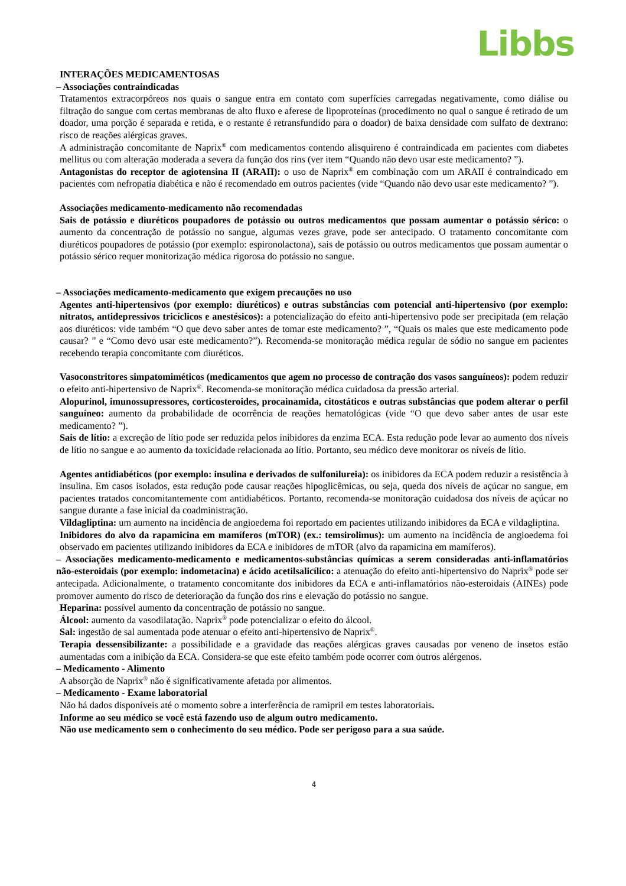Libbs
INTERAÇÕES MEDICAMENTOSAS
– Associações contraindicadas
Tratamentos extracorpóreos nos quais o sangue entra em contato com superfícies carregadas negativamente, como diálise ou filtração do sangue com certas membranas de alto fluxo e aferese de lipoproteínas (procedimento no qual o sangue é retirado de um doador, uma porção é separada e retida, e o restante é retransfundido para o doador) de baixa densidade com sulfato de dextrano: risco de reações alérgicas graves.
A administração concomitante de Naprix<sup>®</sup> com medicamentos contendo alisquireno é contraindicada em pacientes com diabetes mellitus ou com alteração moderada a severa da função dos rins (ver item “Quando não devo usar este medicamento? ”).
Antagonistas do receptor de agiotensina II (ARAII): o uso de Naprix<sup>®</sup> em combinação com um ARAII é contraindicado em pacientes com nefropatia diabética e não é recomendado em outros pacientes (vide “Quando não devo usar este medicamento? ”).
Associações medicamento-medicamento não recomendadas
Sais de potássio e diuréticos poupadores de potássio ou outros medicamentos que possam aumentar o potássio sérico: o aumento da concentração de potássio no sangue, algumas vezes grave, pode ser antecipado. O tratamento concomitante com diuréticos poupadores de potássio (por exemplo: espironolactona), sais de potássio ou outros medicamentos que possam aumentar o potássio sérico requer monitorização médica rigorosa do potássio no sangue.
– Associações medicamento-medicamento que exigem precauções no uso
Agentes anti-hipertensivos (por exemplo: diuréticos) e outras substâncias com potencial anti-hipertensivo (por exemplo: nitratos, antidepressivos tricíclicos e anestésicos): a potencialização do efeito anti-hipertensivo pode ser precipitada (em relação aos diuréticos: vide também “O que devo saber antes de tomar este medicamento? ”, “Quais os males que este medicamento pode causar? ” e “Como devo usar este medicamento?”). Recomenda-se monitoração médica regular de sódio no sangue em pacientes recebendo terapia concomitante com diuréticos.
Vasoconstritores simpatomiméticos (medicamentos que agem no processo de contração dos vasos sanguíneos): podem reduzir o efeito anti-hipertensivo de Naprix<sup>®</sup>. Recomenda-se monitoração médica cuidadosa da pressão arterial.
Alopurinol, imunossupressores, corticosteroides, procainamida, citostáticos e outras substâncias que podem alterar o perfil sanguíneo: aumento da probabilidade de ocorrência de reações hematológicas (vide “O que devo saber antes de usar este medicamento? ”).
Sais de lítio: a excreção de lítio pode ser reduzida pelos inibidores da enzima ECA. Esta redução pode levar ao aumento dos níveis de lítio no sangue e ao aumento da toxicidade relacionada ao lítio. Portanto, seu médico deve monitorar os níveis de lítio.
Agentes antidiabéticos (por exemplo: insulina e derivados de sulfonilureia): os inibidores da ECA podem reduzir a resistência à insulina. Em casos isolados, esta redução pode causar reações hipoglicêmicas, ou seja, queda dos níveis de açúcar no sangue, em pacientes tratados concomitantemente com antidiabéticos. Portanto, recomenda-se monitoração cuidadosa dos níveis de açúcar no sangue durante a fase inicial da coadministração.
Vildagliptina: um aumento na incidência de angioedema foi reportado em pacientes utilizando inibidores da ECA e vildagliptina.
Inibidores do alvo da rapamicina em mamíferos (mTOR) (ex.: temsirolimus): um aumento na incidência de angioedema foi observado em pacientes utilizando inibidores da ECA e inibidores de mTOR (alvo da rapamicina em mamíferos).
– Associações medicamento-medicamento e medicamentos-substâncias químicas a serem consideradas anti-inflamatórios não-esteroidais (por exemplo: indometacina) e ácido acetilsalicílico: a atenuação do efeito anti-hipertensivo do Naprix<sup>®</sup> pode ser antecipada. Adicionalmente, o tratamento concomitante dos inibidores da ECA e anti-inflamatórios não-esteroidais (AINEs) pode promover aumento do risco de deterioração da função dos rins e elevação do potássio no sangue.
Heparina: possível aumento da concentração de potássio no sangue.
Álcool: aumento da vasodilatação. Naprix<sup>®</sup> pode potencializar o efeito do álcool.
Sal: ingestão de sal aumentada pode atenuar o efeito anti-hipertensivo de Naprix<sup>®</sup>.
Terapia dessensibilizante: a possibilidade e a gravidade das reações alérgicas graves causadas por veneno de insetos estão aumentadas com a inibição da ECA. Considera-se que este efeito também pode ocorrer com outros alérgenos.
– Medicamento - Alimento
A absorção de Naprix<sup>®</sup> não é significativamente afetada por alimentos.
– Medicamento - Exame laboratorial
Não há dados disponíveis até o momento sobre a interferência de ramipril em testes laboratoriais.
Informe ao seu médico se você está fazendo uso de algum outro medicamento.
Não use medicamento sem o conhecimento do seu médico. Pode ser perigoso para a sua saúde.
4